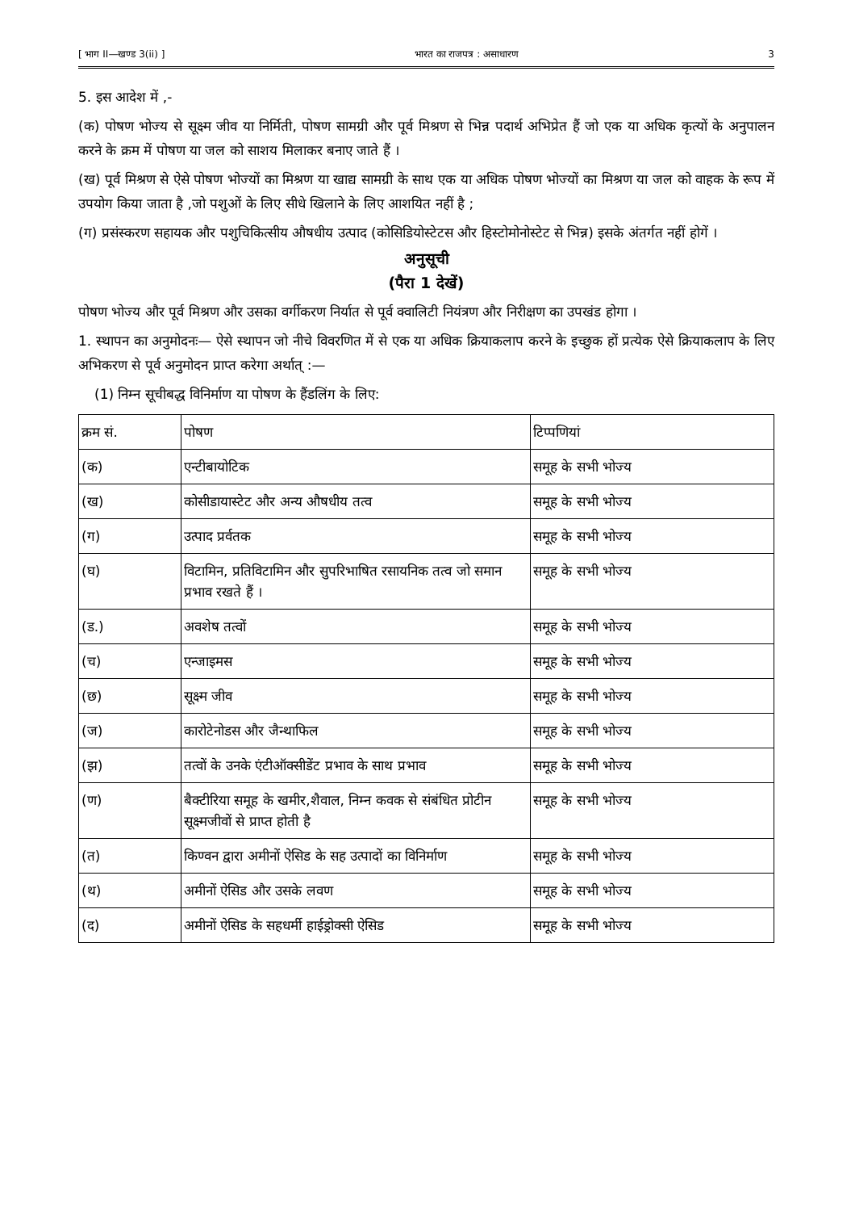[ भाग II—खण्ड 3(ii) ] भारत का राजपत्र : असाधारण 3
5. इस आदेश में ,-
(क) पोषण भोज्य से सूक्ष्म जीव या निर्मिती, पोषण सामग्री और पूर्व मिश्रण से भिन्न पदार्थ अभिप्रेत हैं जो एक या अधिक कृत्यों के अनुपालन करने के क्रम में पोषण या जल को साशय मिलाकर बनाए जाते हैं ।
(ख) पूर्व मिश्रण से ऐसे पोषण भोज्यों का मिश्रण या खाद्य सामग्री के साथ एक या अधिक पोषण भोज्यों का मिश्रण या जल को वाहक के रूप में उपयोग किया जाता है ,जो पशुओं के लिए सीधे खिलाने के लिए आशयित नहीं है ;
(ग) प्रसंस्करण सहायक और पशुचिकित्सीय औषधीय उत्पाद (कोसिडियोस्टेटस और हिस्टोमोनोस्टेट से भिन्न) इसके अंतर्गत नहीं होगें ।
अनुसूची
(पैरा 1 देखें)
पोषण भोज्य और पूर्व मिश्रण और उसका वर्गीकरण निर्यात से पूर्व क्वालिटी नियंत्रण और निरीक्षण का उपखंड होगा ।
1. स्थापन का अनुमोदनः— ऐसे स्थापन जो नीचे विवरणित में से एक या अधिक क्रियाकलाप करने के इच्छुक हों प्रत्येक ऐसे क्रियाकलाप के लिए अभिकरण से पूर्व अनुमोदन प्राप्त करेगा अर्थात् :—
(1) निम्न सूचीबद्ध विनिर्माण या पोषण के हैंडलिंग के लिए:
| क्रम सं. | पोषण | टिप्पणियां |
| (क) | एन्टीबायोटिक | समूह के सभी भोज्य |
| (ख) | कोसीडायास्टेट और अन्य औषधीय तत्व | समूह के सभी भोज्य |
| (ग) | उत्पाद प्रर्वतक | समूह के सभी भोज्य |
| (घ) | विटामिन, प्रतिविटामिन और सुपरिभाषित रसायनिक तत्व जो समान प्रभाव रखते हैं । | समूह के सभी भोज्य |
| (ड.) | अवशेष तत्वों | समूह के सभी भोज्य |
| (च) | एन्जाइमस | समूह के सभी भोज्य |
| (छ) | सूक्ष्म जीव | समूह के सभी भोज्य |
| (ज) | कारोटेनोडस और जैन्थाफिल | समूह के सभी भोज्य |
| (झ) | तत्वों के उनके एंटीऑक्सीडेंट प्रभाव के साथ प्रभाव | समूह के सभी भोज्य |
| (ण) | बैक्टीरिया समूह के खमीर,शैवाल, निम्न कवक से संबंधित प्रोटीन सूक्ष्मजीवों से प्राप्त होती है | समूह के सभी भोज्य |
| (त) | किण्वन द्वारा अमीनों ऐसिड के सह उत्पादों का विनिर्माण | समूह के सभी भोज्य |
| (थ) | अमीनों ऐसिड और उसके लवण | समूह के सभी भोज्य |
| (द) | अमीनों ऐसिड के सहधर्मी हाईड्रोक्सी ऐसिड | समूह के सभी भोज्य |